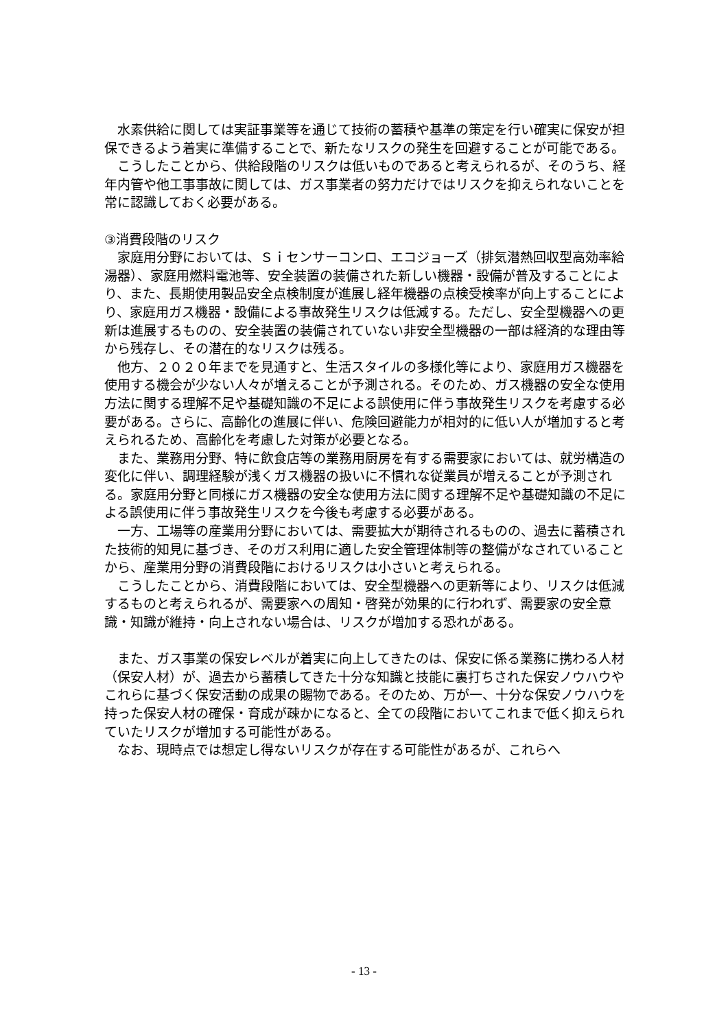水素供給に関しては実証事業等を通じて技術の蓄積や基準の策定を行い確実に保安が担保できるよう着実に準備することで、新たなリスクの発生を回避することが可能である。
　こうしたことから、供給段階のリスクは低いものであると考えられるが、そのうち、経年内管や他工事事故に関しては、ガス事業者の努力だけではリスクを抑えられないことを常に認識しておく必要がある。
③消費段階のリスク
　家庭用分野においては、Ｓｉセンサーコンロ、エコジョーズ（排気潜熱回収型高効率給湯器）、家庭用燃料電池等、安全装置の装備された新しい機器・設備が普及することにより、また、長期使用製品安全点検制度が進展し経年機器の点検受検率が向上することにより、家庭用ガス機器・設備による事故発生リスクは低減する。ただし、安全型機器への更新は進展するものの、安全装置の装備されていない非安全型機器の一部は経済的な理由等から残存し、その潜在的なリスクは残る。
　他方、２０２０年までを見通すと、生活スタイルの多様化等により、家庭用ガス機器を使用する機会が少ない人々が増えることが予測される。そのため、ガス機器の安全な使用方法に関する理解不足や基礎知識の不足による誤使用に伴う事故発生リスクを考慮する必要がある。さらに、高齢化の進展に伴い、危険回避能力が相対的に低い人が増加すると考えられるため、高齢化を考慮した対策が必要となる。
　また、業務用分野、特に飲食店等の業務用厨房を有する需要家においては、就労構造の変化に伴い、調理経験が浅くガス機器の扱いに不慣れな従業員が増えることが予測される。家庭用分野と同様にガス機器の安全な使用方法に関する理解不足や基礎知識の不足による誤使用に伴う事故発生リスクを今後も考慮する必要がある。
　一方、工場等の産業用分野においては、需要拡大が期待されるものの、過去に蓄積された技術的知見に基づき、そのガス利用に適した安全管理体制等の整備がなされていることから、産業用分野の消費段階におけるリスクは小さいと考えられる。
　こうしたことから、消費段階においては、安全型機器への更新等により、リスクは低減するものと考えられるが、需要家への周知・啓発が効果的に行われず、需要家の安全意識・知識が維持・向上されない場合は、リスクが増加する恐れがある。
　また、ガス事業の保安レベルが着実に向上してきたのは、保安に係る業務に携わる人材（保安人材）が、過去から蓄積してきた十分な知識と技能に裏打ちされた保安ノウハウやこれらに基づく保安活動の成果の賜物である。そのため、万が一、十分な保安ノウハウを持った保安人材の確保・育成が疎かになると、全ての段階においてこれまで低く抑えられていたリスクが増加する可能性がある。
　なお、現時点では想定し得ないリスクが存在する可能性があるが、これらへ
- 13 -